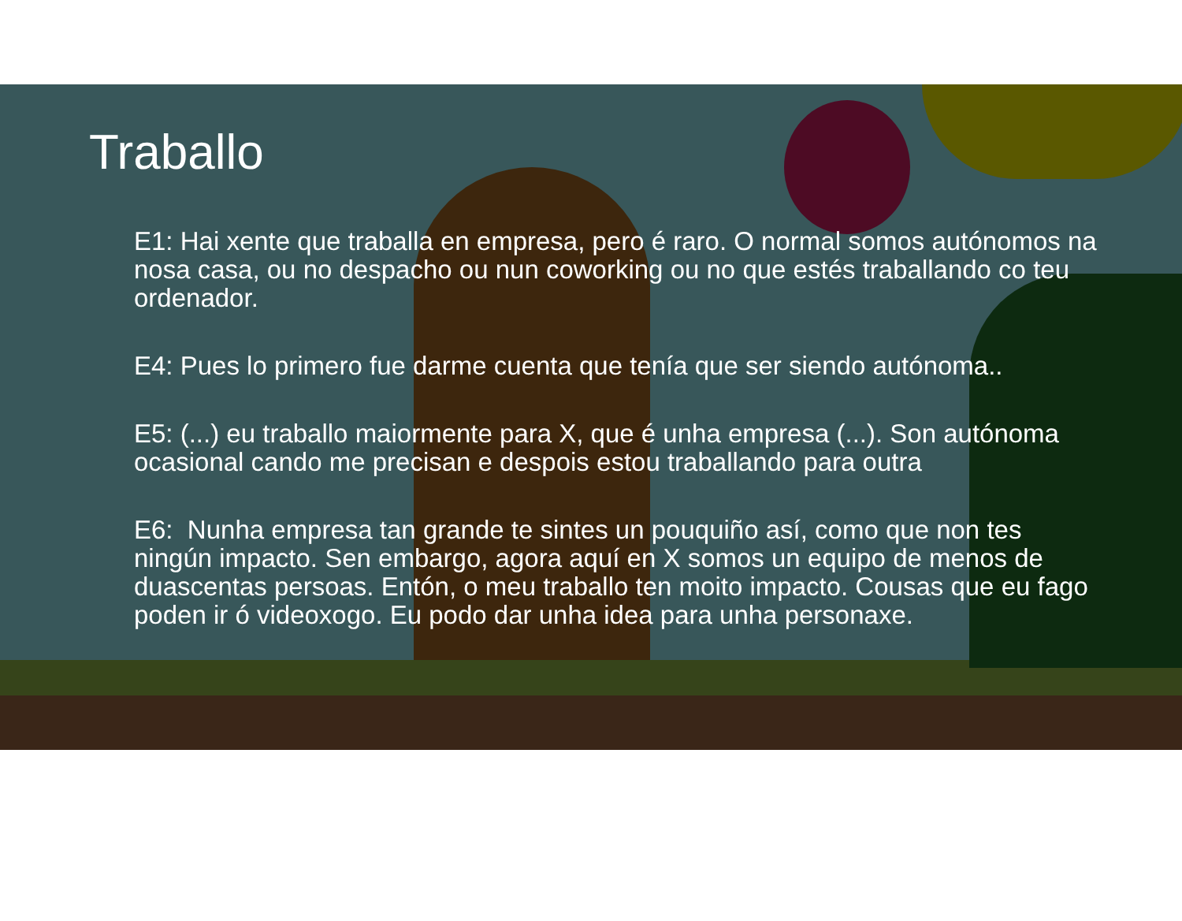Traballo
E1: Hai xente que traballa en empresa, pero é raro. O normal somos autónomos na nosa casa, ou no despacho ou nun coworking ou no que estés traballando co teu ordenador.
E4: Pues lo primero fue darme cuenta que tenía que ser siendo autónoma..
E5: (...) eu traballo maiormente para X, que é unha empresa (...). Son autónoma ocasional cando me precisan e despois estou traballando para outra
E6: Nunha empresa tan grande te sintes un pouquiño así, como que non tes ningún impacto. Sen embargo, agora aquí en X somos un equipo de menos de duascentas persoas. Entón, o meu traballo ten moito impacto. Cousas que eu fago poden ir ó videoxogo. Eu podo dar unha idea para unha personaxe.